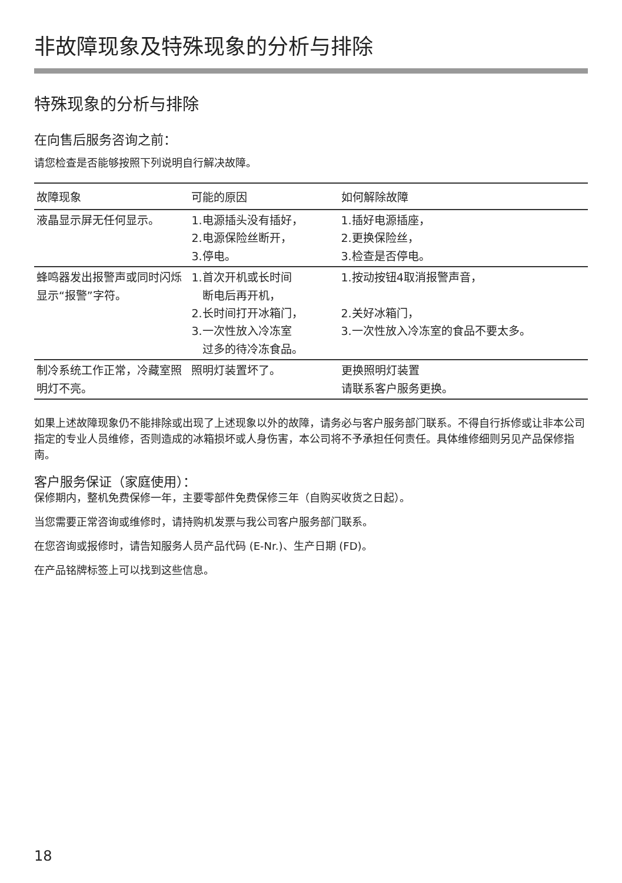非故障现象及特殊现象的分析与排除
特殊现象的分析与排除
在向售后服务咨询之前：
请您检查是否能够按照下列说明自行解决故障。
| 故障现象 | 可能的原因 | 如何解除故障 |
| --- | --- | --- |
| 液晶显示屏无任何显示。 | 1.电源插头没有插好， 2.电源保险丝断开， 3.停电。 | 1.插好电源插座， 2.更换保险丝， 3.检查是否停电。 |
| 蜂鸣器发出报警声或同时闪烁显示“报警”字符。 | 1.首次开机或长时间 断电后再开机， 2.长时间打开冰箱门， 3.一次性放入冷冻室 过多的待冷冻食品。 | 1.按动按钮4取消报警声音， 2.关好冰箱门， 3.一次性放入冷冻室的食品不要太多。 |
| 制冷系统工作正常，冷藏室照明灯不亮。 | 照明灯装置坏了。 | 更换照明灯装置 请联系客户服务更换。 |
如果上述故障现象仍不能排除或出现了上述现象以外的故障，请务必与客户服务部门联系。不得自行拆修或让非本公司指定的专业人员维修，否则造成的冰箱损坏或人身伤害，本公司将不予承担任何责任。具体维修细则另见产品保修指南。
客户服务保证（家庭使用）：
保修期内，整机免费保修一年，主要零部件免费保修三年（自购买收货之日起）。
当您需要正常咨询或维修时，请持购机发票与我公司客户服务部门联系。
在您咨询或报修时，请告知服务人员产品代码 (E-Nr.)、生产日期 (FD)。
在产品铭牌标签上可以找到这些信息。
18